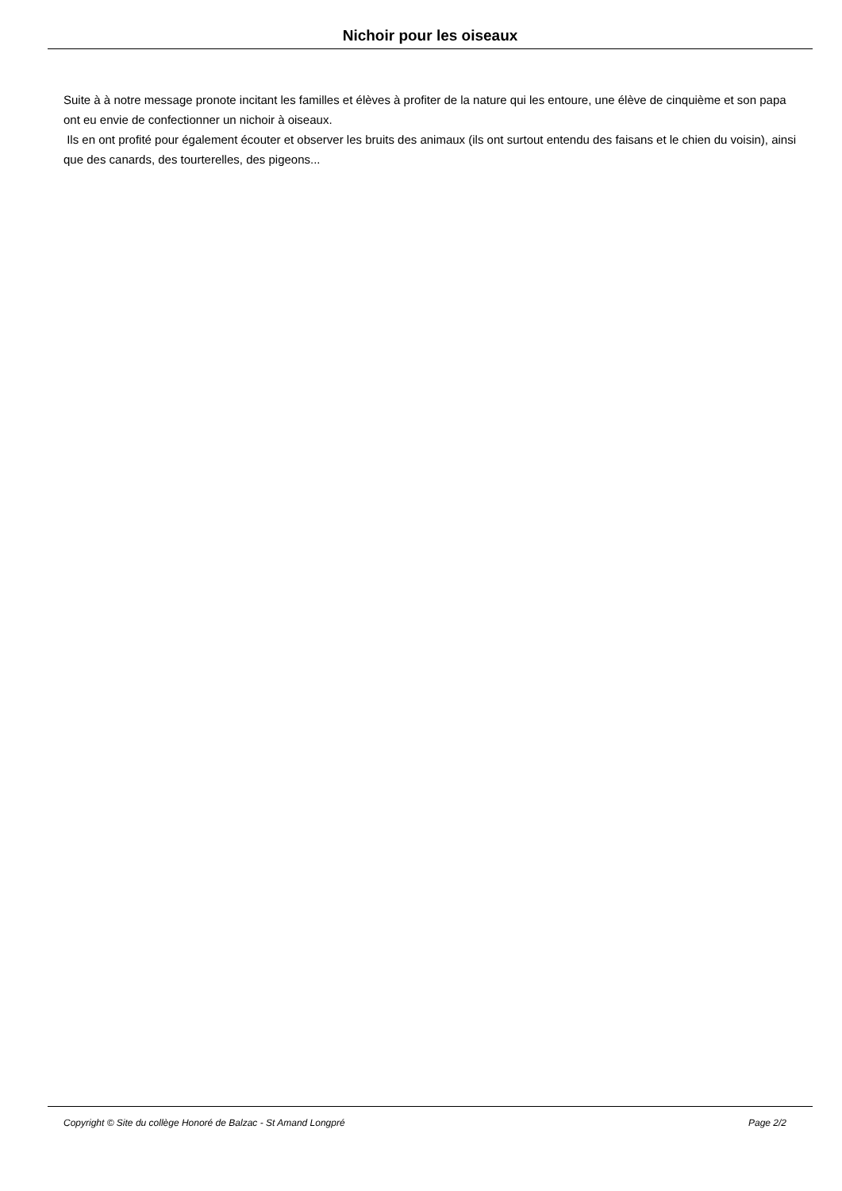Nichoir pour les oiseaux
Suite à à notre message pronote incitant les familles et élèves à profiter de la nature qui les entoure, une élève de cinquième et son papa ont eu envie de confectionner un nichoir à oiseaux.
Ils en ont profité pour également écouter et observer les bruits des animaux (ils ont surtout entendu des faisans et le chien du voisin), ainsi que des canards, des tourterelles, des pigeons...
Copyright © Site du collège Honoré de Balzac - St Amand Longpré Page 2/2